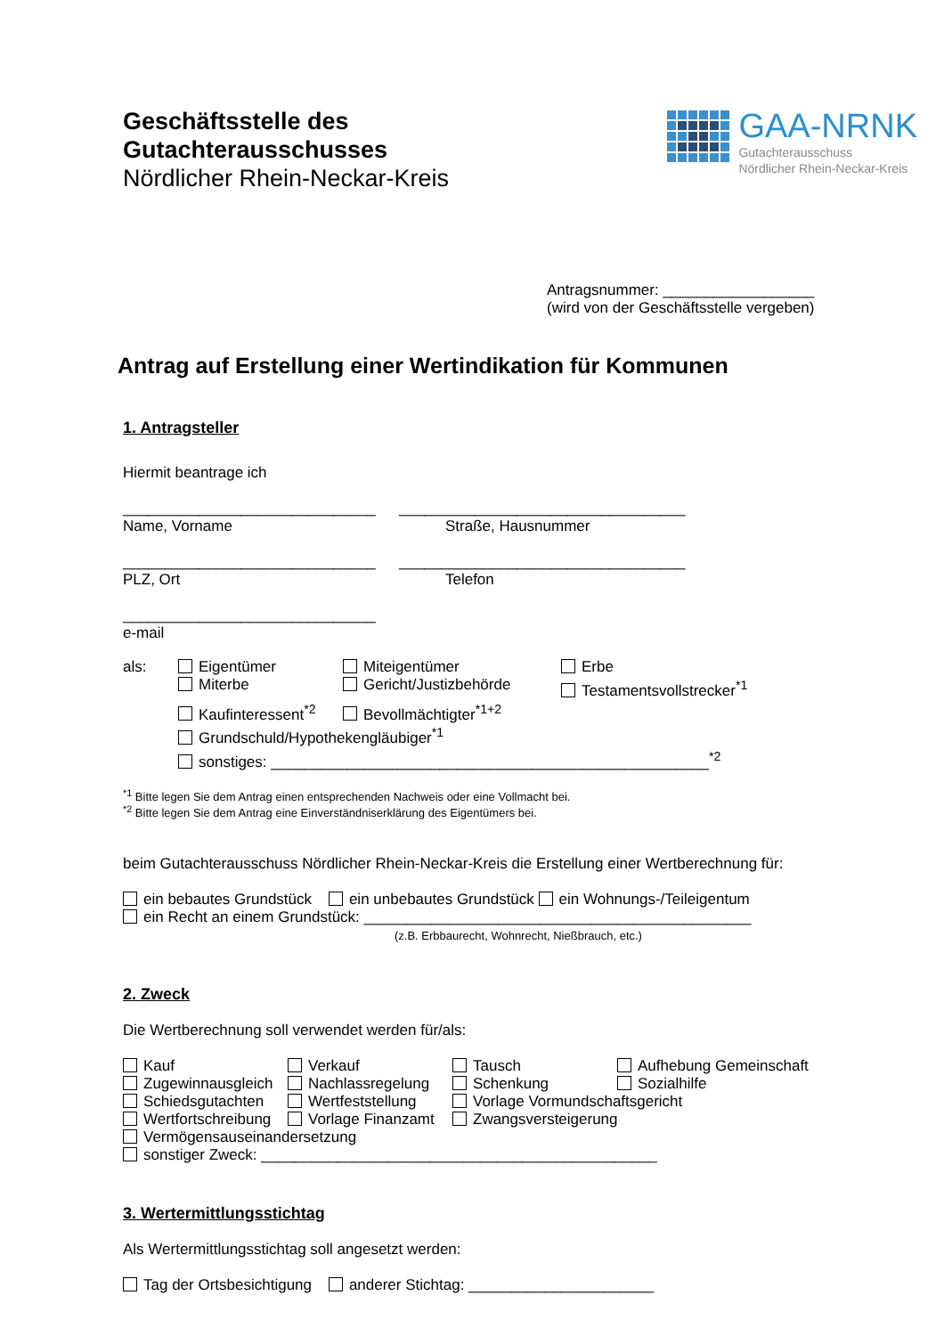Geschäftsstelle des
Gutachterausschusses
Nördlicher Rhein-Neckar-Kreis
GAA-NRNK
Gutachterausschuss
Nördlicher Rhein-Neckar-Kreis
Antragsnummer: __________________
(wird von der Geschäftsstelle vergeben)
Antrag auf Erstellung einer Wertindikation für Kommunen
1. Antragsteller
Hiermit beantrage ich
______________________________
Name, Vorname
__________________________________
Straße, Hausnummer
______________________________
PLZ, Ort
__________________________________
Telefon
______________________________
e-mail
als: Eigentümer Miteigentümer Erbe
Miterbe Gericht/Justizbehörde Testamentsvollstrecker<sup>*1</sup>
Kaufinteressent<sup>*2</sup> Bevollmächtigter<sup>*1+2</sup>
Grundschuld/Hypothekengläubiger<sup>*1</sup>
sonstiges: ____________________________________________________<sup>*2</sup>
<sup>*1</sup> Bitte legen Sie dem Antrag einen entsprechenden Nachweis oder eine Vollmacht bei.
<sup>*2</sup> Bitte legen Sie dem Antrag eine Einverständniserklärung des Eigentümers bei.
beim Gutachterausschuss Nördlicher Rhein-Neckar-Kreis die Erstellung einer Wertberechnung für:
ein bebautes Grundstück ein unbebautes Grundstück ein Wohnungs-/Teileigentum
ein Recht an einem Grundstück: ______________________________________________
(z.B. Erbbaurecht, Wohnrecht, Nießbrauch, etc.)
2. Zweck
Die Wertberechnung soll verwendet werden für/als:
Kauf Verkauf Tausch Aufhebung Gemeinschaft
Zugewinnausgleich Nachlassregelung Schenkung Sozialhilfe
Schiedsgutachten Wertfeststellung Vorlage Vormundschaftsgericht
Wertfortschreibung Vorlage Finanzamt Zwangsversteigerung
Vermögensauseinandersetzung
sonstiger Zweck: _______________________________________________
3. Wertermittlungsstichtag
Als Wertermittlungsstichtag soll angesetzt werden:
Tag der Ortsbesichtigung anderer Stichtag: ______________________